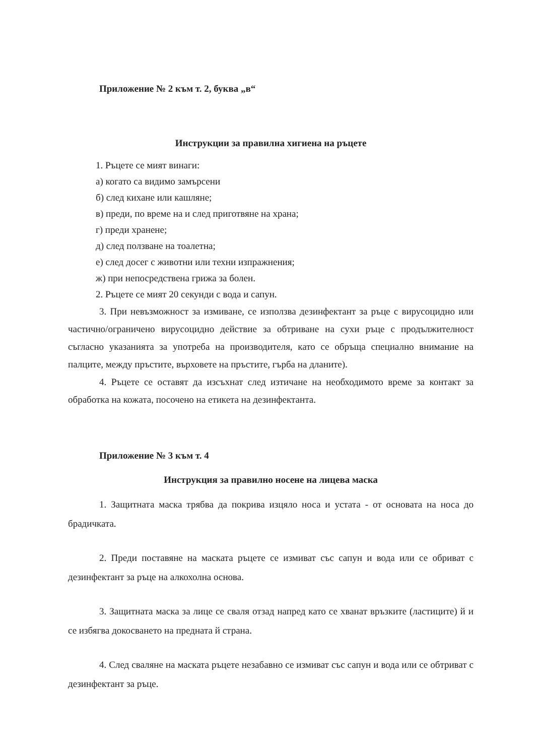Приложение № 2 към т. 2, буква „в“
Инструкции за правилна хигиена на ръцете
1. Ръцете се мият винаги:
а) когато са видимо замърсени
б) след кихане или кашляне;
в) преди, по време на и след приготвяне на храна;
г) преди хранене;
д) след ползване на тоалетна;
е) след досег с животни или техни изпражнения;
ж) при непосредствена грижа за болен.
2. Ръцете се мият 20 секунди с вода и сапун.
3. При невъзможност за измиване, се използва дезинфектант за ръце с вирусоцидно или частично/ограничено вирусоцидно действие за обтриване на сухи ръце с продължителност съгласно указанията за употреба на производителя, като се обръща специално внимание на палците, между пръстите, върховете на пръстите, гърба на дланите).
4. Ръцете се оставят да изсъхнат след изтичане на необходимото време за контакт за обработка на кожата, посочено на етикета на дезинфектанта.
Приложение № 3 към т. 4
Инструкция за правилно носене на лицева маска
1. Защитната маска трябва да покрива изцяло носа и устата - от основата на носа до брадичката.
2. Преди поставяне на маската ръцете се измиват със сапун и вода или се обриват с дезинфектант за ръце на алкохолна основа.
3. Защитната маска за лице се сваля отзад напред като се хванат връзките (ластиците) й и се избягва докосването на предната й страна.
4. След сваляне на маската ръцете незабавно се измиват със сапун и вода или се обтриват с дезинфектант за ръце.